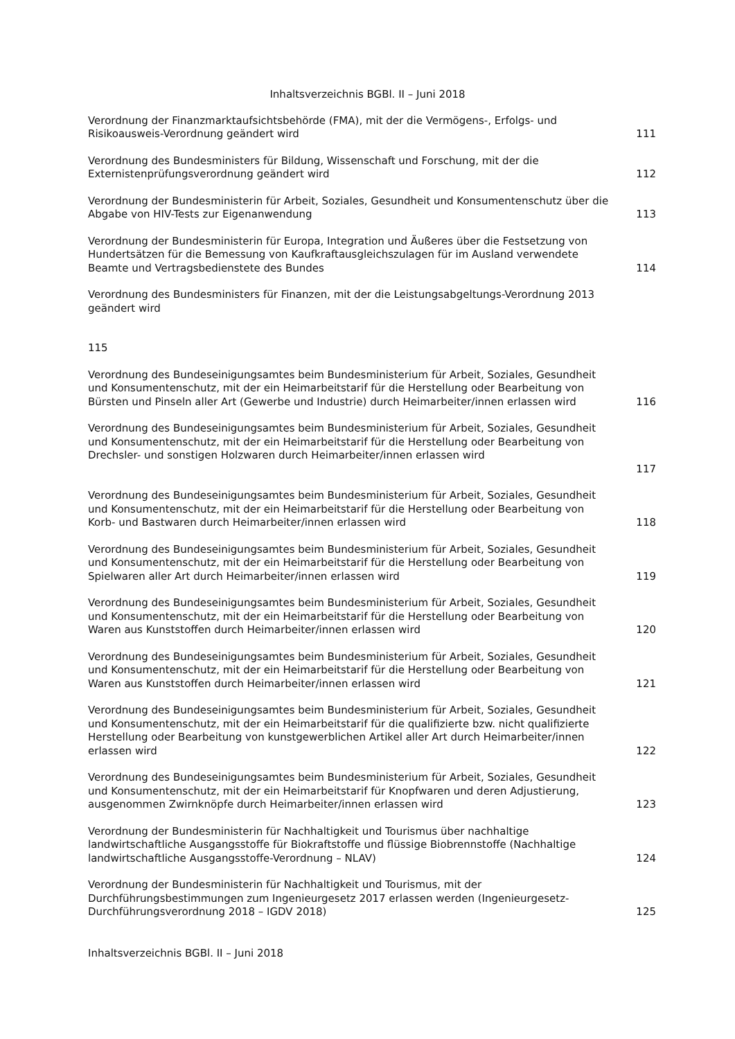Inhaltsverzeichnis BGBl. II – Juni 2018
Verordnung der Finanzmarktaufsichtsbehörde (FMA), mit der die Vermögens-, Erfolgs- und Risikoausweis-Verordnung geändert wird
111
Verordnung des Bundesministers für Bildung, Wissenschaft und Forschung, mit der die Externistenprüfungsverordnung geändert wird
112
Verordnung der Bundesministerin für Arbeit, Soziales, Gesundheit und Konsumentenschutz über die Abgabe von HIV-Tests zur Eigenanwendung
113
Verordnung der Bundesministerin für Europa, Integration und Äußeres über die Festsetzung von Hundertsätzen für die Bemessung von Kaufkraftausgleichszulagen für im Ausland verwendete Beamte und Vertragsbedienstete des Bundes
114
Verordnung des Bundesministers für Finanzen, mit der die Leistungsabgeltungs-Verordnung 2013 geändert wird
115
Verordnung des Bundeseinigungsamtes beim Bundesministerium für Arbeit, Soziales, Gesundheit und Konsumentenschutz, mit der ein Heimarbeitstarif für die Herstellung oder Bearbeitung von Bürsten und Pinseln aller Art (Gewerbe und Industrie) durch Heimarbeiter/innen erlassen wird
116
Verordnung des Bundeseinigungsamtes beim Bundesministerium für Arbeit, Soziales, Gesundheit und Konsumentenschutz, mit der ein Heimarbeitstarif für die Herstellung oder Bearbeitung von Drechsler- und sonstigen Holzwaren durch Heimarbeiter/innen erlassen wird
117
Verordnung des Bundeseinigungsamtes beim Bundesministerium für Arbeit, Soziales, Gesundheit und Konsumentenschutz, mit der ein Heimarbeitstarif für die Herstellung oder Bearbeitung von Korb- und Bastwaren durch Heimarbeiter/innen erlassen wird
118
Verordnung des Bundeseinigungsamtes beim Bundesministerium für Arbeit, Soziales, Gesundheit und Konsumentenschutz, mit der ein Heimarbeitstarif für die Herstellung oder Bearbeitung von Spielwaren aller Art durch Heimarbeiter/innen erlassen wird
119
Verordnung des Bundeseinigungsamtes beim Bundesministerium für Arbeit, Soziales, Gesundheit und Konsumentenschutz, mit der ein Heimarbeitstarif für die Herstellung oder Bearbeitung von Waren aus Kunststoffen durch Heimarbeiter/innen erlassen wird
120
Verordnung des Bundeseinigungsamtes beim Bundesministerium für Arbeit, Soziales, Gesundheit und Konsumentenschutz, mit der ein Heimarbeitstarif für die Herstellung oder Bearbeitung von Waren aus Kunststoffen durch Heimarbeiter/innen erlassen wird
121
Verordnung des Bundeseinigungsamtes beim Bundesministerium für Arbeit, Soziales, Gesundheit und Konsumentenschutz, mit der ein Heimarbeitstarif für die qualifizierte bzw. nicht qualifizierte Herstellung oder Bearbeitung von kunstgewerblichen Artikel aller Art durch Heimarbeiter/innen erlassen wird
122
Verordnung des Bundeseinigungsamtes beim Bundesministerium für Arbeit, Soziales, Gesundheit und Konsumentenschutz, mit der ein Heimarbeitstarif für Knopfwaren und deren Adjustierung, ausgenommen Zwirnknöpfe durch Heimarbeiter/innen erlassen wird
123
Verordnung der Bundesministerin für Nachhaltigkeit und Tourismus über nachhaltige landwirtschaftliche Ausgangsstoffe für Biokraftstoffe und flüssige Biobrennstoffe (Nachhaltige landwirtschaftliche Ausgangsstoffe-Verordnung – NLAV)
124
Verordnung der Bundesministerin für Nachhaltigkeit und Tourismus, mit der Durchführungsbestimmungen zum Ingenieurgesetz 2017 erlassen werden (Ingenieurgesetz-Durchführungsverordnung 2018 – IGDV 2018)
125
Inhaltsverzeichnis BGBl. II – Juni 2018